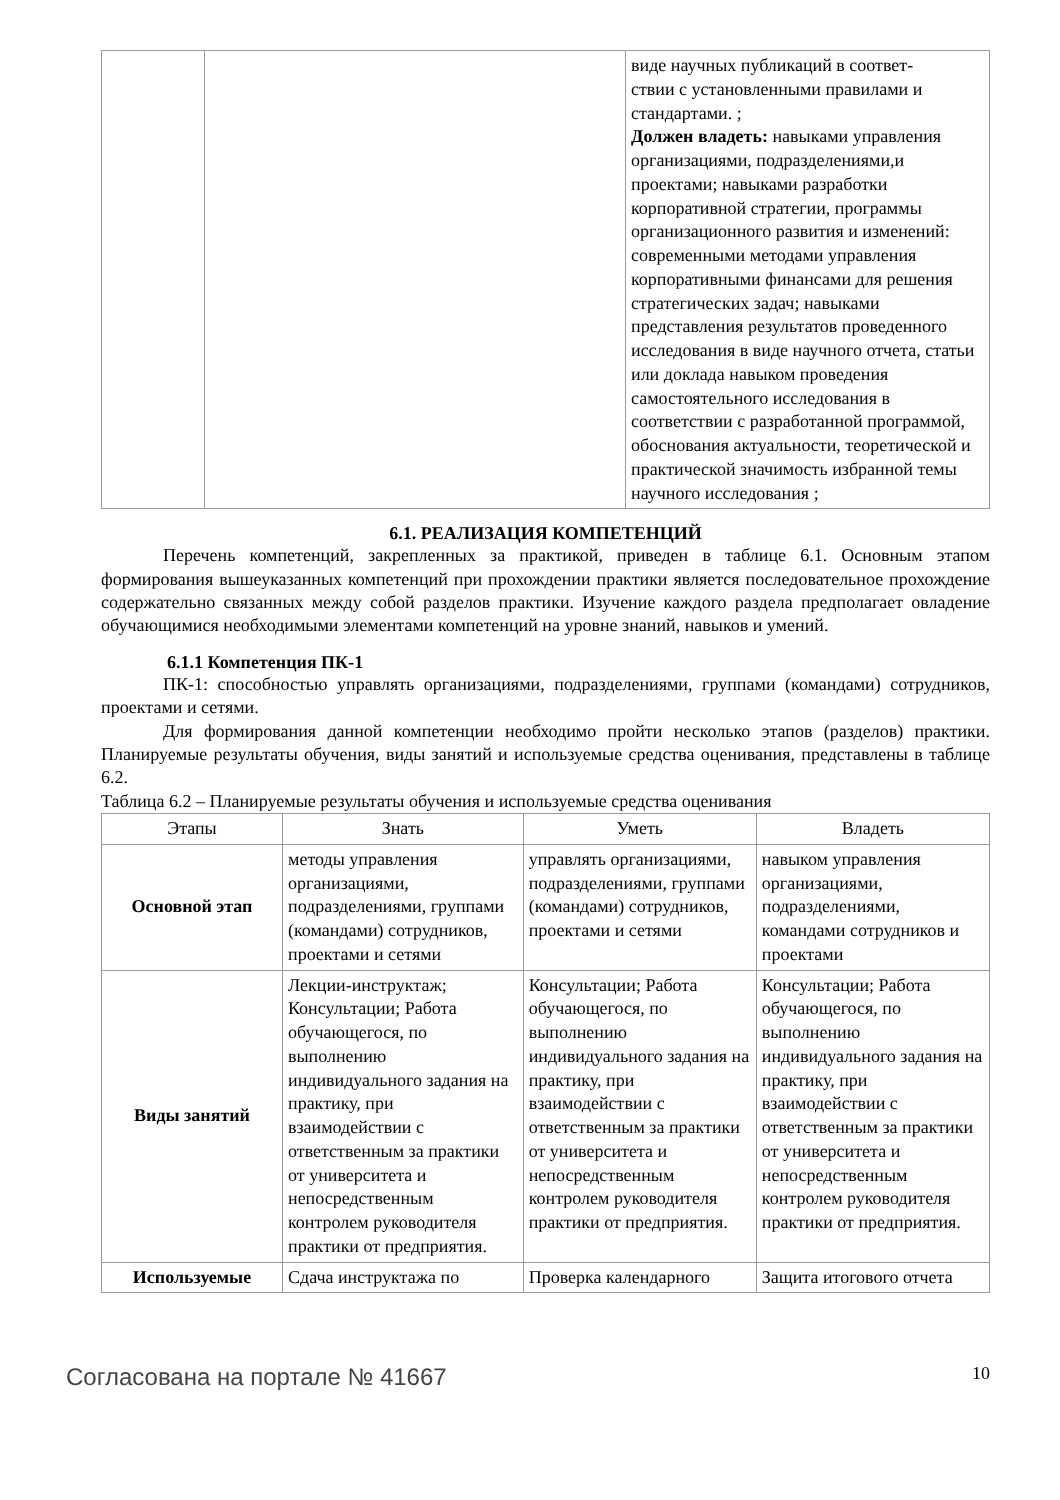| | | виде научных публикаций в соответ- ствии с установленными правилами и стандартами. ; Должен владеть: навыками управления организациями, подразделениями,и проектами; навыками разработки корпоративной стратегии, программы организационного развития и изменений: современными методами управления корпоративными финансами для решения стратегических задач; навыками представления результатов проведенного исследования в виде научного отчета, статьи или доклада навыком проведения самостоятельного исследования в соответствии с разработанной программой, обоснования актуальности, теоретической и практической значимость избранной темы научного исследования ; |
6.1. РЕАЛИЗАЦИЯ КОМПЕТЕНЦИЙ
Перечень компетенций, закрепленных за практикой, приведен в таблице 6.1. Основным этапом формирования вышеуказанных компетенций при прохождении практики является последовательное прохождение содержательно связанных между собой разделов практики. Изучение каждого раздела предполагает овладение обучающимися необходимыми элементами компетенций на уровне знаний, навыков и умений.
6.1.1 Компетенция ПК-1
ПК-1: способностью управлять организациями, подразделениями, группами (командами) сотрудников, проектами и сетями.
Для формирования данной компетенции необходимо пройти несколько этапов (разделов) практики. Планируемые результаты обучения, виды занятий и используемые средства оценивания, представлены в таблице 6.2.
Таблица 6.2 – Планируемые результаты обучения и используемые средства оценивания
| Этапы | Знать | Уметь | Владеть |
| --- | --- | --- | --- |
| Основной этап | методы управления организациями, подразделениями, группами (командами) сотрудников, проектами и сетями | управлять организациями, подразделениями, группами (командами) сотрудников, проектами и сетями | навыком управления организациями, подразделениями, командами сотрудников и проектами |
| Виды занятий | Лекции-инструктаж; Консультации; Работа обучающегося, по выполнению индивидуального задания на практику, при взаимодействии с ответственным за практики от университета и непосредственным контролем руководителя практики от предприятия. | Консультации; Работа обучающегося, по выполнению индивидуального задания на практику, при взаимодействии с ответственным за практики от университета и непосредственным контролем руководителя практики от предприятия. | Консультации; Работа обучающегося, по выполнению индивидуального задания на практику, при взаимодействии с ответственным за практики от университета и непосредственным контролем руководителя практики от предприятия. |
| Используемые | Сдача инструктажа по | Проверка календарного | Защита итогового отчета |
Согласована на портале № 41667 10